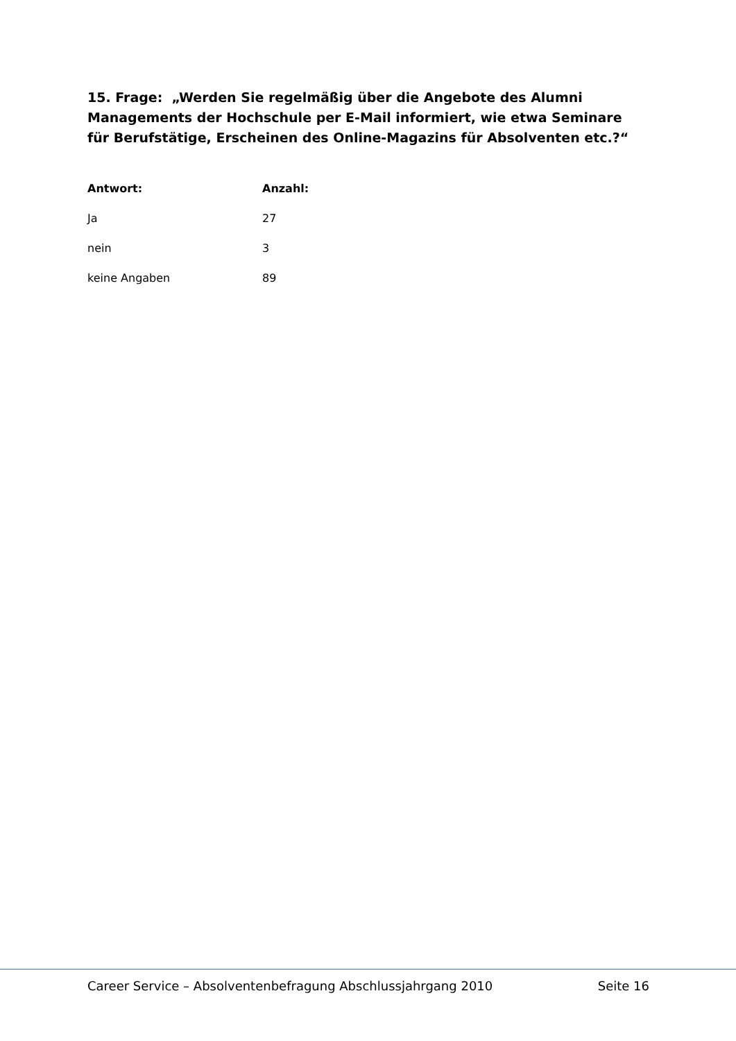15. Frage: „Werden Sie regelmäßig über die Angebote des Alumni Managements der Hochschule per E-Mail informiert, wie etwa Seminare für Berufstätige, Erscheinen des Online-Magazins für Absolventen etc.?“
| Antwort: | Anzahl: |
| --- | --- |
| Ja | 27 |
| nein | 3 |
| keine Angaben | 89 |
Career Service – Absolventenbefragung Abschlussjahrgang 2010 Seite 16